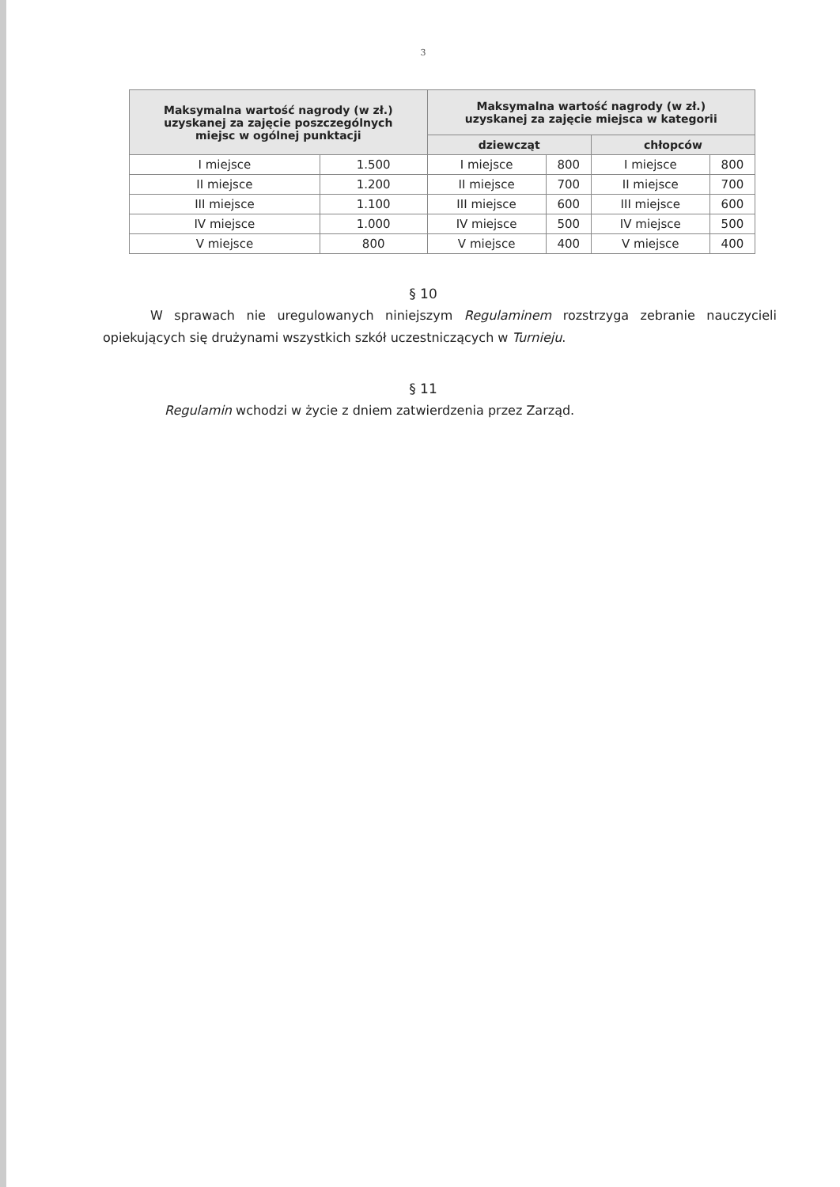3
| Maksymalna wartość nagrody (w zł.) uzyskanej za zajęcie poszczególnych miejsc w ogólnej punktacji | | Maksymalna wartość nagrody (w zł.) uzyskanej za zajęcie miejsca w kategorii | | | |
| --- | --- | --- | --- | --- | --- |
| | | dziewcząt | | chłopców | |
| I miejsce | 1.500 | I miejsce | 800 | I miejsce | 800 |
| II miejsce | 1.200 | II miejsce | 700 | II miejsce | 700 |
| III miejsce | 1.100 | III miejsce | 600 | III miejsce | 600 |
| IV miejsce | 1.000 | IV miejsce | 500 | IV miejsce | 500 |
| V miejsce | 800 | V miejsce | 400 | V miejsce | 400 |
§ 10
W sprawach nie uregulowanych niniejszym Regulaminem rozstrzyga zebranie nauczycieli opiekujących się drużynami wszystkich szkół uczestniczących w Turnieju.
§ 11
Regulamin wchodzi w życie z dniem zatwierdzenia przez Zarząd.